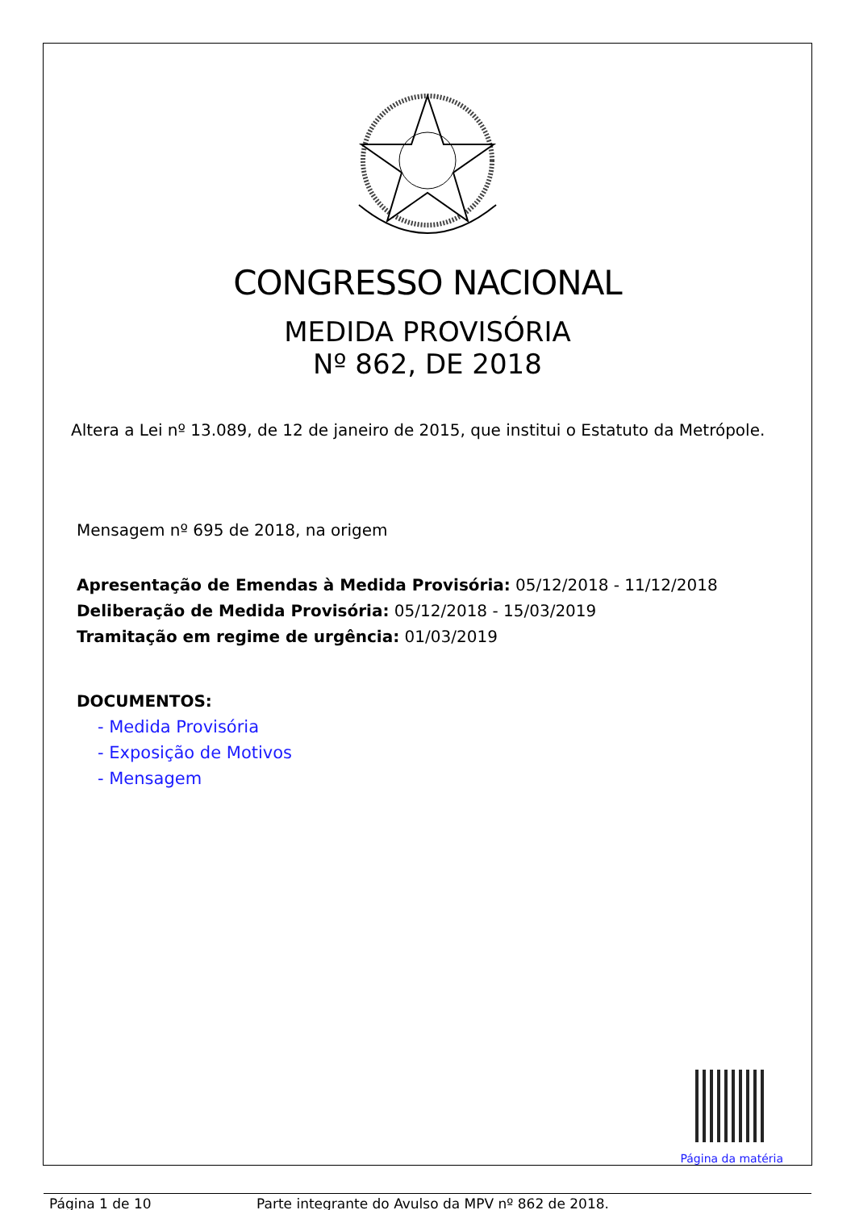CONGRESSO NACIONAL
MEDIDA PROVISÓRIA
Nº 862, DE 2018
Altera a Lei nº 13.089, de 12 de janeiro de 2015, que institui o Estatuto da Metrópole.
Mensagem nº 695 de 2018, na origem
Apresentação de Emendas à Medida Provisória: 05/12/2018 - 11/12/2018
Deliberação de Medida Provisória: 05/12/2018 - 15/03/2019
Tramitação em regime de urgência: 01/03/2019
DOCUMENTOS:
- Medida Provisória
- Exposição de Motivos
- Mensagem
Página da matéria
Página 1 de 10 Parte integrante do Avulso da MPV nº 862 de 2018.